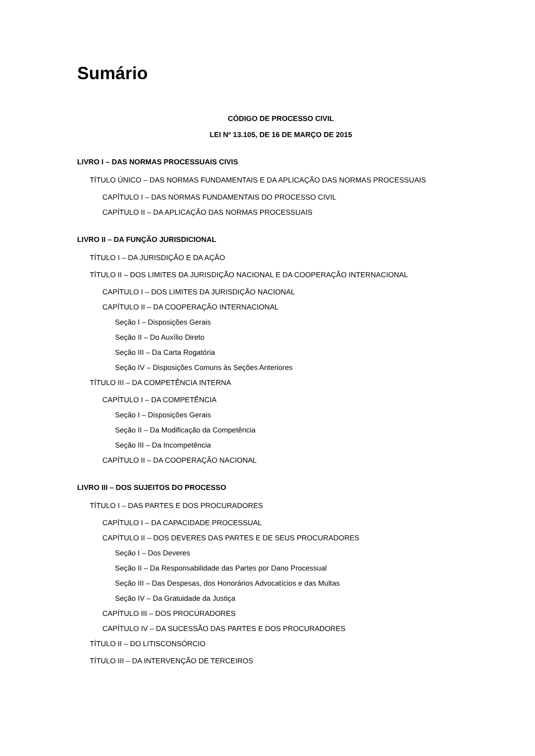Sumário
CÓDIGO DE PROCESSO CIVIL
LEI Nº 13.105, DE 16 DE MARÇO DE 2015
LIVRO I – DAS NORMAS PROCESSUAIS CIVIS
TÍTULO ÚNICO – DAS NORMAS FUNDAMENTAIS E DA APLICAÇÃO DAS NORMAS PROCESSUAIS
CAPÍTULO I – DAS NORMAS FUNDAMENTAIS DO PROCESSO CIVIL
CAPÍTULO II – DA APLICAÇÃO DAS NORMAS PROCESSUAIS
LIVRO II – DA FUNÇÃO JURISDICIONAL
TÍTULO I – DA JURISDIÇÃO E DA AÇÃO
TÍTULO II – DOS LIMITES DA JURISDIÇÃO NACIONAL E DA COOPERAÇÃO INTERNACIONAL
CAPÍTULO I – DOS LIMITES DA JURISDIÇÃO NACIONAL
CAPÍTULO II – DA COOPERAÇÃO INTERNACIONAL
Seção I – Disposições Gerais
Seção II – Do Auxílio Direto
Seção III – Da Carta Rogatória
Seção IV – Disposições Comuns às Seções Anteriores
TÍTULO III – DA COMPETÊNCIA INTERNA
CAPÍTULO I – DA COMPETÊNCIA
Seção I – Disposições Gerais
Seção II – Da Modificação da Competência
Seção III – Da Incompetência
CAPÍTULO II – DA COOPERAÇÃO NACIONAL
LIVRO III – DOS SUJEITOS DO PROCESSO
TÍTULO I – DAS PARTES E DOS PROCURADORES
CAPÍTULO I – DA CAPACIDADE PROCESSUAL
CAPÍTULO II – DOS DEVERES DAS PARTES E DE SEUS PROCURADORES
Seção I – Dos Deveres
Seção II – Da Responsabilidade das Partes por Dano Processual
Seção III – Das Despesas, dos Honorários Advocatícios e das Multas
Seção IV – Da Gratuidade da Justiça
CAPÍTULO III – DOS PROCURADORES
CAPÍTULO IV – DA SUCESSÃO DAS PARTES E DOS PROCURADORES
TÍTULO II – DO LITISCONSÓRCIO
TÍTULO III – DA INTERVENÇÃO DE TERCEIROS